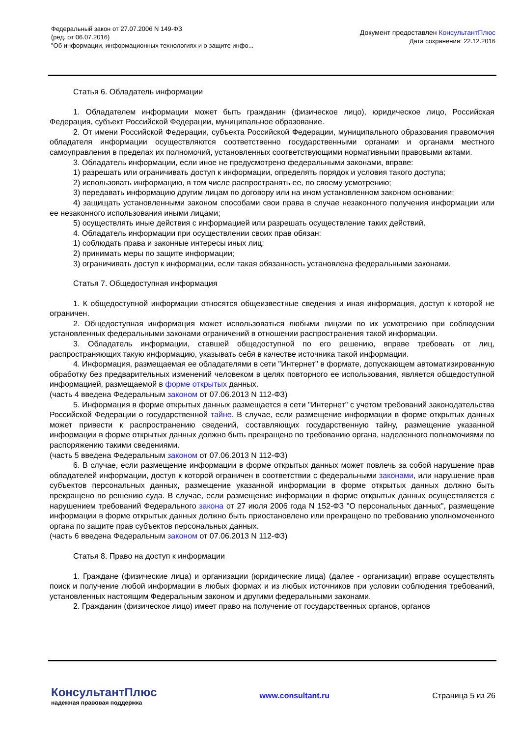Федеральный закон от 27.07.2006 N 149-ФЗ
(ред. от 06.07.2016)
"Об информации, информационных технологиях и о защите инфо...
Документ предоставлен КонсультантПлюс
Дата сохранения: 22.12.2016
Статья 6. Обладатель информации
1. Обладателем информации может быть гражданин (физическое лицо), юридическое лицо, Российская Федерация, субъект Российской Федерации, муниципальное образование.
2. От имени Российской Федерации, субъекта Российской Федерации, муниципального образования правомочия обладателя информации осуществляются соответственно государственными органами и органами местного самоуправления в пределах их полномочий, установленных соответствующими нормативными правовыми актами.
3. Обладатель информации, если иное не предусмотрено федеральными законами, вправе:
1) разрешать или ограничивать доступ к информации, определять порядок и условия такого доступа;
2) использовать информацию, в том числе распространять ее, по своему усмотрению;
3) передавать информацию другим лицам по договору или на ином установленном законом основании;
4) защищать установленными законом способами свои права в случае незаконного получения информации или ее незаконного использования иными лицами;
5) осуществлять иные действия с информацией или разрешать осуществление таких действий.
4. Обладатель информации при осуществлении своих прав обязан:
1) соблюдать права и законные интересы иных лиц;
2) принимать меры по защите информации;
3) ограничивать доступ к информации, если такая обязанность установлена федеральными законами.
Статья 7. Общедоступная информация
1. К общедоступной информации относятся общеизвестные сведения и иная информация, доступ к которой не ограничен.
2. Общедоступная информация может использоваться любыми лицами по их усмотрению при соблюдении установленных федеральными законами ограничений в отношении распространения такой информации.
3. Обладатель информации, ставшей общедоступной по его решению, вправе требовать от лиц, распространяющих такую информацию, указывать себя в качестве источника такой информации.
4. Информация, размещаемая ее обладателями в сети "Интернет" в формате, допускающем автоматизированную обработку без предварительных изменений человеком в целях повторного ее использования, является общедоступной информацией, размещаемой в форме открытых данных.
(часть 4 введена Федеральным законом от 07.06.2013 N 112-ФЗ)
5. Информация в форме открытых данных размещается в сети "Интернет" с учетом требований законодательства Российской Федерации о государственной тайне. В случае, если размещение информации в форме открытых данных может привести к распространению сведений, составляющих государственную тайну, размещение указанной информации в форме открытых данных должно быть прекращено по требованию органа, наделенного полномочиями по распоряжению такими сведениями.
(часть 5 введена Федеральным законом от 07.06.2013 N 112-ФЗ)
6. В случае, если размещение информации в форме открытых данных может повлечь за собой нарушение прав обладателей информации, доступ к которой ограничен в соответствии с федеральными законами, или нарушение прав субъектов персональных данных, размещение указанной информации в форме открытых данных должно быть прекращено по решению суда. В случае, если размещение информации в форме открытых данных осуществляется с нарушением требований Федерального закона от 27 июля 2006 года N 152-ФЗ "О персональных данных", размещение информации в форме открытых данных должно быть приостановлено или прекращено по требованию уполномоченного органа по защите прав субъектов персональных данных.
(часть 6 введена Федеральным законом от 07.06.2013 N 112-ФЗ)
Статья 8. Право на доступ к информации
1. Граждане (физические лица) и организации (юридические лица) (далее - организации) вправе осуществлять поиск и получение любой информации в любых формах и из любых источников при условии соблюдения требований, установленных настоящим Федеральным законом и другими федеральными законами.
2. Гражданин (физическое лицо) имеет право на получение от государственных органов, органов
КонсультантПлюс
надежная правовая поддержка
www.consultant.ru Страница 5 из 26